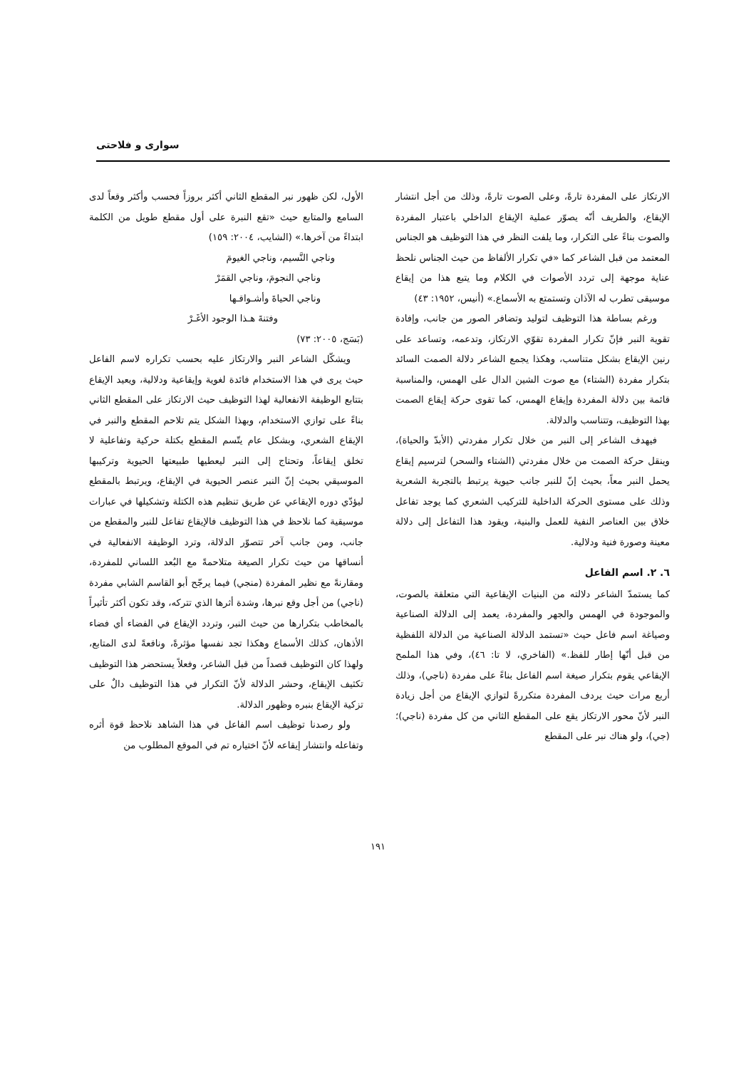سواری و فلاحتی
الارتكاز على المفردة تارةً، وعلى الصوت تارةً، وذلك من أجل انتشار الإيقاع، والطريف أنّه يصوّر عملية الإيقاع الداخلي باعتبار المفردة والصوت بناءً على التكرار، وما يلفت النظر في هذا التوظيف هو الجناس المعتمد من قبل الشاعر كما «في تكرار الألفاظ من حيث الجناس نلحظ عناية موجهة إلى تردد الأصوات في الكلام وما يتبع هذا من إيقاع موسيقى تطرب له الآذان وتستمتع به الأسماع.» (أنيس، ١٩٥٢: ٤٣)
ورغم بساطة هذا التوظيف لتوليد وتضافر الصور من جانب، وإفادة تقوية النبر فإنّ تكرار المفردة تقوّي الارتكاز، وتدعمه، وتساعد على رنين الإيقاع بشكل متناسب، وهكذا يجمع الشاعر دلالة الصمت السائد بتكرار مفردة (الشتاء) مع صوت الشين الدال على الهمس، والمناسبة قائمة بين دلالة المفردة وإيقاع الهمس، كما تقوى حركة إيقاع الصمت بهذا التوظيف، وتتناسب والدلالة.
فيهدف الشاعر إلى النبر من خلال تكرار مفردتي (الأبدّ والحياة)، وينقل حركة الصمت من خلال مفردتي (الشتاء والسحر) لترسيم إيقاع يحمل النبر معاً، بحيث إنّ للنبر جانب حيوية يرتبط بالتجربة الشعرية وذلك على مستوى الحركة الداخلية للتركيب الشعري كما يوجد تفاعل خلاق بين العناصر النفية للعمل والبنية، ويقود هذا التفاعل إلى دلالة معينة وصورة فنية ودلالية.
٦. ٢. اسم الفاعل
كما يستمدّ الشاعر دلالته من البنيات الإيقاعية التي متعلقة بالصوت، والموجودة في الهمس والجهر والمفردة، يعمد إلى الدلالة الصناعية وصياغة اسم فاعل حيث «تستمد الدلالة الصناعية من الدلالة اللفظية من قبل أنّها إطار للفظ.» (الفاخري، لا تا: ٤٦)، وفي هذا الملمح الإيقاعي يقوم بتكرار صيغة اسم الفاعل بناءً على مفردة (ناجي)، وذلك أربع مرات حيث يردف المفردة متكررةً لتوازي الإيقاع من أجل زيادة النبر لأنّ محور الارتكاز يقع على المقطع الثاني من كل مفردة (ناجي)؛ (جي)، ولو هناك نبر على المقطع
الأول، لكن ظهور نبر المقطع الثاني أكثر بروزاً فحسب وأكثر وقعاً لدى السامع والمتابع حيث «تقع النبرة على أول مقطع طويل من الكلمة ابتداءً من آخرها.» (الشايب، ٢٠٠٤: ١٥٩)
وناجي النَّسيم، وناجي الغيومَ
وناجي النجومَ، وناجي القمَرْ
وناجي الحياةَ وأشـواقـها
وفتنةَ هـذا الوجود الأغَـرْ
(بَسَج، ٢٠٠٥: ٧٣)
ويشكّل الشاعر النبر والارتكاز عليه بحسب تكراره لاسم الفاعل حيث يرى في هذا الاستخدام فائدة لغوية وإيقاعية ودلالية، ويعيد الإيقاع بتتابع الوظيفة الانفعالية لهذا التوظيف حيث الارتكاز على المقطع الثاني بناءً على توازي الاستخدام، وبهذا الشكل يتم تلاحم المقطع والنبر في الإيقاع الشعري، وبشكل عام يتّسم المقطع بكتلة حركية وتفاعلية لا تخلق إيقاعاً، وتحتاج إلى النبر ليعطيها طبيعتها الحيوية وتركيبها الموسيقي بحيث إنّ النبر عنصر الحيوية في الإيقاع، ويرتبط بالمقطع ليؤدّي دوره الإيقاعي عن طريق تنظيم هذه الكتلة وتشكيلها في عبارات موسيقية كما نلاحظ في هذا التوظيف فالإيقاع تفاعل للنبر والمقطع من جانب، ومن جانب آخر تتصوّر الدلالة، وترد الوظيفة الانفعالية في أنساقها من حيث تكرار الصيغة متلاحمةً مع البُعد اللساني للمفردة، ومقارنةً مع نظير المفردة (منجي) فيما يرجّح أبو القاسم الشابي مفردة (ناجي) من أجل وقع نبرها، وشدة أثرها الذي تتركه، وقد تكون أكثر تأثيراً بالمخاطب بتكرارها من حيث النبر، وتردد الإيقاع في الفضاء أي فضاء الأذهان، كذلك الأسماع وهكذا تجد نفسها مؤثرةً، وناقعةً لدى المتابع، ولهذا كان التوظيف قصداً من قبل الشاعر، وفعلاً يستحضر هذا التوظيف تكثيف الإيقاع، وحشر الدلالة لأنّ التكرار في هذا التوظيف دالٌ على تزكية الإيقاع بنبره وظهور الدلالة.
ولو رصدنا توظيف اسم الفاعل في هذا الشاهد نلاحظ قوة أثره وتفاعله وانتشار إيقاعه لأنّ اختياره تم في الموقع المطلوب من
١٩١